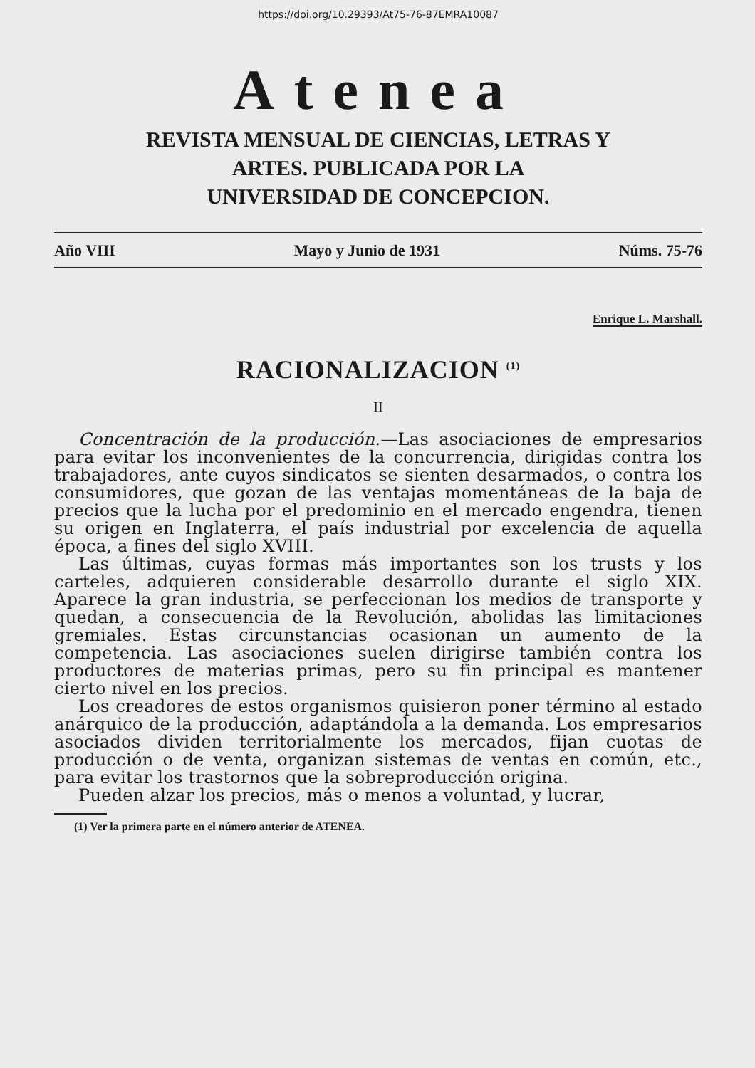https://doi.org/10.29393/At75-76-87EMRA10087
Atenea
REVISTA MENSUAL DE CIENCIAS, LETRAS Y
ARTES. PUBLICADA POR LA
UNIVERSIDAD DE CONCEPCION.
Año VIII Mayo y Junio de 1931 Núms. 75-76
Enrique L. Marshall.
RACIONALIZACION <sup>(1)</sup>
II
Concentración de la producción.—Las asociaciones de empresarios para evitar los inconvenientes de la concurrencia, dirigidas contra los trabajadores, ante cuyos sindicatos se sienten desarmados, o contra los consumidores, que gozan de las ventajas momentáneas de la baja de precios que la lucha por el predominio en el mercado engendra, tienen su origen en Inglaterra, el país industrial por excelencia de aquella época, a fines del siglo XVIII.
Las últimas, cuyas formas más importantes son los trusts y los carteles, adquieren considerable desarrollo durante el siglo XIX. Aparece la gran industria, se perfeccionan los medios de transporte y quedan, a consecuencia de la Revolución, abolidas las limitaciones gremiales. Estas circunstancias ocasionan un aumento de la competencia. Las asociaciones suelen dirigirse también contra los productores de materias primas, pero su fin principal es mantener cierto nivel en los precios.
Los creadores de estos organismos quisieron poner término al estado anárquico de la producción, adaptándola a la demanda. Los empresarios asociados dividen territorialmente los mercados, fijan cuotas de producción o de venta, organizan sistemas de ventas en común, etc., para evitar los trastornos que la sobreproducción origina.
Pueden alzar los precios, más o menos a voluntad, y lucrar,
(1) Ver la primera parte en el número anterior de ATENEA.